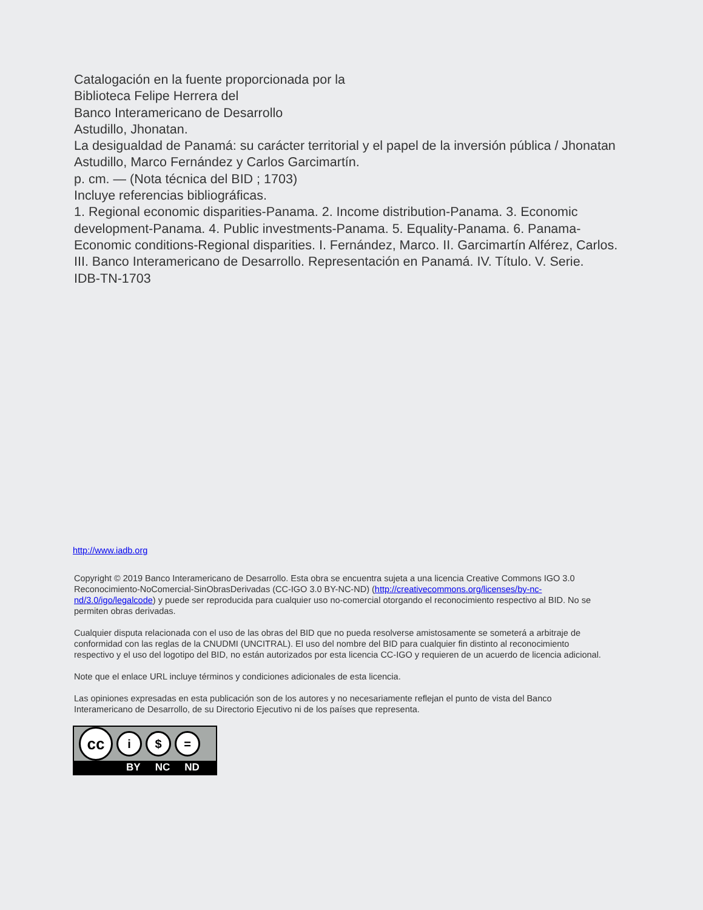Catalogación en la fuente proporcionada por la
Biblioteca Felipe Herrera del
Banco Interamericano de Desarrollo
Astudillo, Jhonatan.
La desigualdad de Panamá: su carácter territorial y el papel de la inversión pública / Jhonatan Astudillo, Marco Fernández y Carlos Garcimartín.
p. cm. — (Nota técnica del BID ; 1703)
Incluye referencias bibliográficas.
1. Regional economic disparities-Panama. 2. Income distribution-Panama. 3. Economic development-Panama. 4. Public investments-Panama. 5. Equality-Panama. 6. Panama-Economic conditions-Regional disparities. I. Fernández, Marco. II. Garcimartín Alférez, Carlos. III. Banco Interamericano de Desarrollo. Representación en Panamá. IV. Título. V. Serie.
IDB-TN-1703
http://www.iadb.org
Copyright © 2019 Banco Interamericano de Desarrollo. Esta obra se encuentra sujeta a una licencia Creative Commons IGO 3.0 Reconocimiento-NoComercial-SinObrasDerivadas (CC-IGO 3.0 BY-NC-ND) (http://creativecommons.org/licenses/by-nc-nd/3.0/igo/legalcode) y puede ser reproducida para cualquier uso no-comercial otorgando el reconocimiento respectivo al BID. No se permiten obras derivadas.
Cualquier disputa relacionada con el uso de las obras del BID que no pueda resolverse amistosamente se someterá a arbitraje de conformidad con las reglas de la CNUDMI (UNCITRAL). El uso del nombre del BID para cualquier fin distinto al reconocimiento respectivo y el uso del logotipo del BID, no están autorizados por esta licencia CC-IGO y requieren de un acuerdo de licencia adicional.
Note que el enlace URL incluye términos y condiciones adicionales de esta licencia.
Las opiniones expresadas en esta publicación son de los autores y no necesariamente reflejan el punto de vista del Banco Interamericano de Desarrollo, de su Directorio Ejecutivo ni de los países que representa.
cc
i $ =
BY NC ND